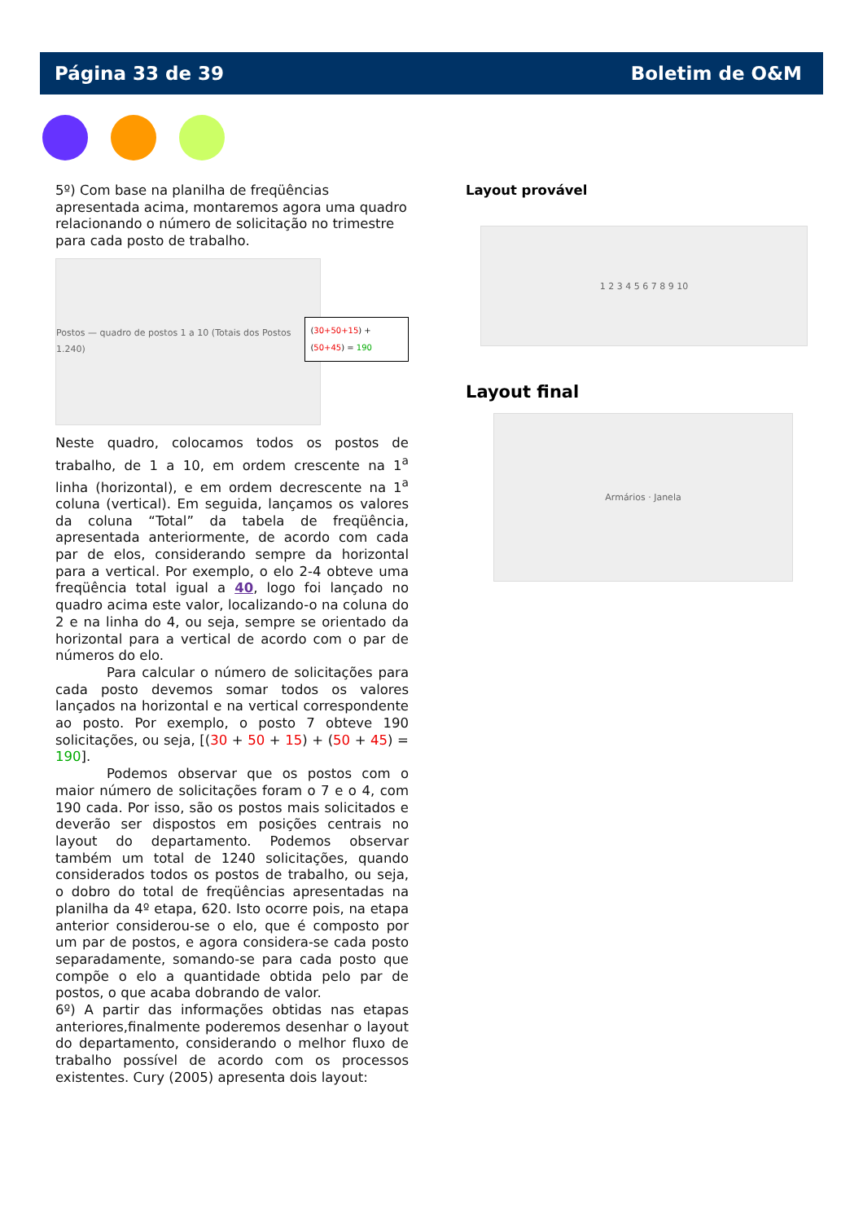Página 33 de 39 Boletim de O&M
5º) Com base na planilha de freqüências apresentada acima, montaremos agora uma quadro relacionando o número de solicitação no trimestre para cada posto de trabalho.
Postos — quadro de postos 1 a 10 (Totais dos Postos 1.240)
(30+50+15) + (50+45) = 190
Neste quadro, colocamos todos os postos de trabalho, de 1 a 10, em ordem crescente na 1<sup>a</sup> linha (horizontal), e em ordem decrescente na 1<sup>a</sup> coluna (vertical). Em seguida, lançamos os valores da coluna “Total” da tabela de freqüência, apresentada anteriormente, de acordo com cada par de elos, considerando sempre da horizontal para a vertical. Por exemplo, o elo 2-4 obteve uma freqüência total igual a 40, logo foi lançado no quadro acima este valor, localizando-o na coluna do 2 e na linha do 4, ou seja, sempre se orientado da horizontal para a vertical de acordo com o par de números do elo.
Para calcular o número de solicitações para cada posto devemos somar todos os valores lançados na horizontal e na vertical correspondente ao posto. Por exemplo, o posto 7 obteve 190 solicitações, ou seja, [(30 + 50 + 15) + (50 + 45) = 190].
Podemos observar que os postos com o maior número de solicitações foram o 7 e o 4, com 190 cada. Por isso, são os postos mais solicitados e deverão ser dispostos em posições centrais no layout do departamento. Podemos observar também um total de 1240 solicitações, quando considerados todos os postos de trabalho, ou seja, o dobro do total de freqüências apresentadas na planilha da 4º etapa, 620. Isto ocorre pois, na etapa anterior considerou-se o elo, que é composto por um par de postos, e agora considera-se cada posto separadamente, somando-se para cada posto que compõe o elo a quantidade obtida pelo par de postos, o que acaba dobrando de valor.
6º) A partir das informações obtidas nas etapas anteriores,finalmente poderemos desenhar o layout do departamento, considerando o melhor fluxo de trabalho possível de acordo com os processos existentes. Cury (2005) apresenta dois layout:
Layout provável
1 2 3 4 5 6 7 8 9 10
Layout final
Armários · Janela